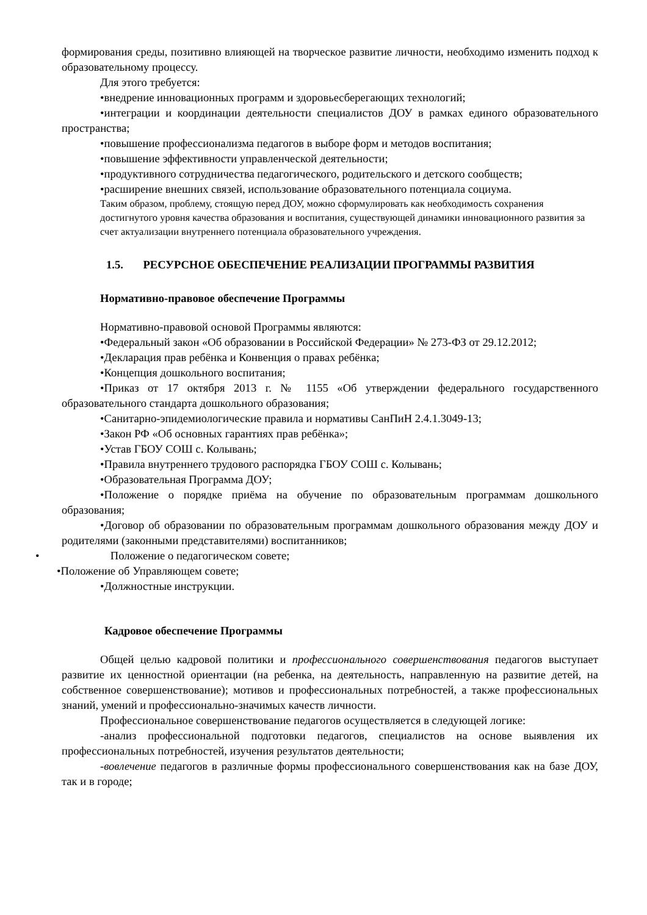формирования среды, позитивно влияющей на творческое развитие личности, необходимо изменить подход к образовательному процессу.
Для этого требуется:
•внедрение инновационных программ и здоровьесберегающих технологий;
•интеграции и координации деятельности специалистов ДОУ в рамках единого образовательного пространства;
•повышение профессионализма педагогов в выборе форм и методов воспитания;
•повышение эффективности управленческой деятельности;
•продуктивного сотрудничества педагогического, родительского и детского сообществ;
•расширение внешних связей, использование образовательного потенциала социума.
Таким образом, проблему, стоящую перед ДОУ, можно сформулировать как необходимость сохранения достигнутого уровня качества образования и воспитания, существующей динамики инновационного развития за счет актуализации внутреннего потенциала образовательного учреждения.
1.5. РЕСУРСНОЕ ОБЕСПЕЧЕНИЕ РЕАЛИЗАЦИИ ПРОГРАММЫ РАЗВИТИЯ
Нормативно-правовое обеспечение Программы
Нормативно-правовой основой Программы являются:
•Федеральный закон «Об образовании в Российской Федерации» № 273-ФЗ от 29.12.2012;
•Декларация прав ребёнка и Конвенция о правах ребёнка;
•Концепция дошкольного воспитания;
•Приказ от 17 октября 2013 г. № 1155 «Об утверждении федерального государственного образовательного стандарта дошкольного образования;
•Санитарно-эпидемиологические правила и нормативы СанПиН 2.4.1.3049-13;
•Закон РФ «Об основных гарантиях прав ребёнка»;
•Устав ГБОУ СОШ с. Колывань;
•Правила внутреннего трудового распорядка ГБОУ СОШ с. Колывань;
•Образовательная Программа ДОУ;
•Положение о порядке приёма на обучение по образовательным программам дошкольного образования;
•Договор об образовании по образовательным программам дошкольного образования между ДОУ и родителями (законными представителями) воспитанников;
• Положение о педагогическом совете;
•Положение об Управляющем совете;
•Должностные инструкции.
Кадровое обеспечение Программы
Общей целью кадровой политики и профессионального совершенствования педагогов выступает развитие их ценностной ориентации (на ребенка, на деятельность, направленную на развитие детей, на собственное совершенствование); мотивов и профессиональных потребностей, а также профессиональных знаний, умений и профессионально-значимых качеств личности.
Профессиональное совершенствование педагогов осуществляется в следующей логике:
-анализ профессиональной подготовки педагогов, специалистов на основе выявления их профессиональных потребностей, изучения результатов деятельности;
-вовлечение педагогов в различные формы профессионального совершенствования как на базе ДОУ, так и в городе;